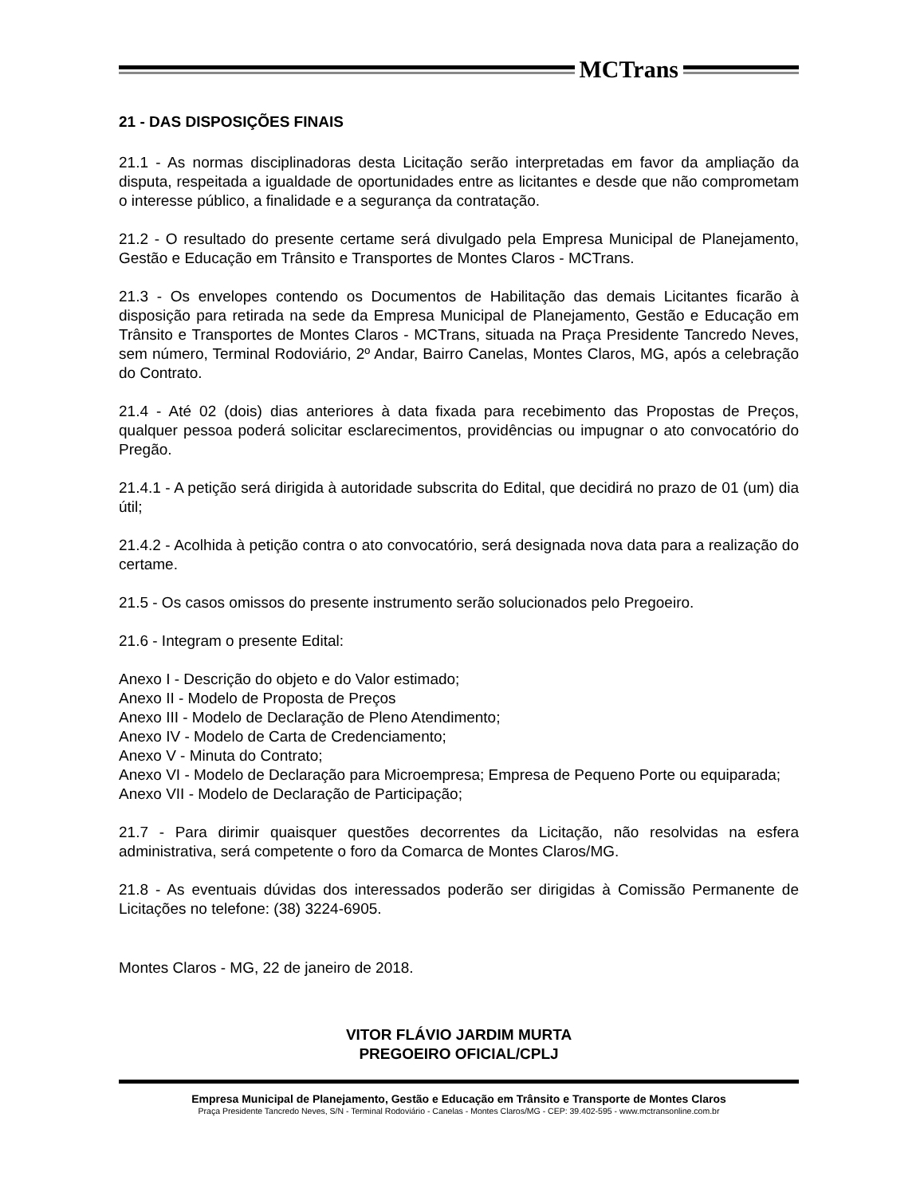MCTrans
21 - DAS DISPOSIÇÕES FINAIS
21.1 - As normas disciplinadoras desta Licitação serão interpretadas em favor da ampliação da disputa, respeitada a igualdade de oportunidades entre as licitantes e desde que não comprometam o interesse público, a finalidade e a segurança da contratação.
21.2 - O resultado do presente certame será divulgado pela Empresa Municipal de Planejamento, Gestão e Educação em Trânsito e Transportes de Montes Claros - MCTrans.
21.3 - Os envelopes contendo os Documentos de Habilitação das demais Licitantes ficarão à disposição para retirada na sede da Empresa Municipal de Planejamento, Gestão e Educação em Trânsito e Transportes de Montes Claros - MCTrans, situada na Praça Presidente Tancredo Neves, sem número, Terminal Rodoviário, 2º Andar, Bairro Canelas, Montes Claros, MG, após a celebração do Contrato.
21.4 - Até 02 (dois) dias anteriores à data fixada para recebimento das Propostas de Preços, qualquer pessoa poderá solicitar esclarecimentos, providências ou impugnar o ato convocatório do Pregão.
21.4.1 - A petição será dirigida à autoridade subscrita do Edital, que decidirá no prazo de 01 (um) dia útil;
21.4.2 - Acolhida à petição contra o ato convocatório, será designada nova data para a realização do certame.
21.5 - Os casos omissos do presente instrumento serão solucionados pelo Pregoeiro.
21.6 - Integram o presente Edital:
Anexo I - Descrição do objeto e do Valor estimado;
Anexo II - Modelo de Proposta de Preços
Anexo III - Modelo de Declaração de Pleno Atendimento;
Anexo IV - Modelo de Carta de Credenciamento;
Anexo V - Minuta do Contrato;
Anexo VI - Modelo de Declaração para Microempresa; Empresa de Pequeno Porte ou equiparada;
Anexo VII - Modelo de Declaração de Participação;
21.7 - Para dirimir quaisquer questões decorrentes da Licitação, não resolvidas na esfera administrativa, será competente o foro da Comarca de Montes Claros/MG.
21.8 - As eventuais dúvidas dos interessados poderão ser dirigidas à Comissão Permanente de Licitações no telefone: (38) 3224-6905.
Montes Claros - MG, 22 de janeiro de 2018.
VITOR FLÁVIO JARDIM MURTA
PREGOEIRO OFICIAL/CPLJ
Empresa Municipal de Planejamento, Gestão e Educação em Trânsito e Transporte de Montes Claros
Praça Presidente Tancredo Neves, S/N - Terminal Rodoviário - Canelas - Montes Claros/MG - CEP: 39.402-595 - www.mctransonline.com.br